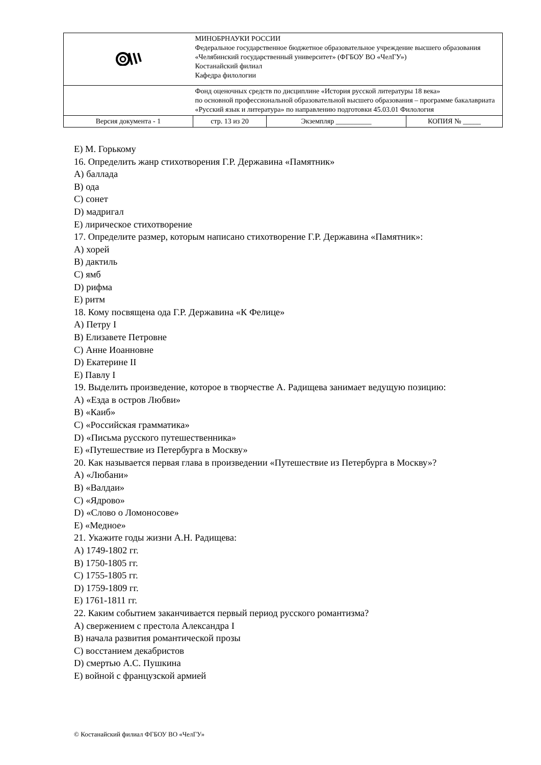| | МИНОБРНАУКИ РОССИИ Федеральное государственное бюджетное образовательное учреждение высшего образования «Челябинский государственный университет» (ФГБОУ ВО «ЧелГУ») Костанайский филиал Кафедра филологии | | |
| | Фонд оценочных средств по дисциплине «История русской литературы 18 века» по основной профессиональной образовательной высшего образования – программе бакалавриата «Русский язык и литература» по направлению подготовки 45.03.01 Филология | | |
| Версия документа - 1 | стр. 13 из 20 | Экземпляр __________ | КОПИЯ № _____ |
E) М. Горькому
16. Определить жанр стихотворения Г.Р. Державина «Памятник»
A) баллада
B) ода
C) сонет
D) мадригал
E) лирическое стихотворение
17. Определите размер, которым написано стихотворение Г.Р. Державина «Памятник»:
A) хорей
B) дактиль
C) ямб
D) рифма
E) ритм
18. Кому посвящена ода Г.Р. Державина «К Фелице»
A) Петру I
B) Елизавете Петровне
C) Анне Иоанновне
D) Екатерине II
E) Павлу I
19. Выделить произведение, которое в творчестве А. Радищева занимает ведущую позицию:
A) «Езда в остров Любви»
B) «Каиб»
C) «Российская грамматика»
D) «Письма русского путешественника»
E) «Путешествие из Петербурга в Москву»
20. Как называется первая глава в произведении «Путешествие из Петербурга в Москву»?
A) «Любани»
B) «Валдаи»
C) «Ядрово»
D) «Слово о Ломоносове»
E) «Медное»
21. Укажите годы жизни А.Н. Радищева:
A) 1749-1802 гг.
B) 1750-1805 гг.
C) 1755-1805 гг.
D) 1759-1809 гг.
E) 1761-1811 гг.
22. Каким событием заканчивается первый период русского романтизма?
A) свержением с престола Александра I
B) начала развития романтической прозы
C) восстанием декабристов
D) смертью А.С. Пушкина
E) войной с французской армией
© Костанайский филиал ФГБОУ ВО «ЧелГУ»